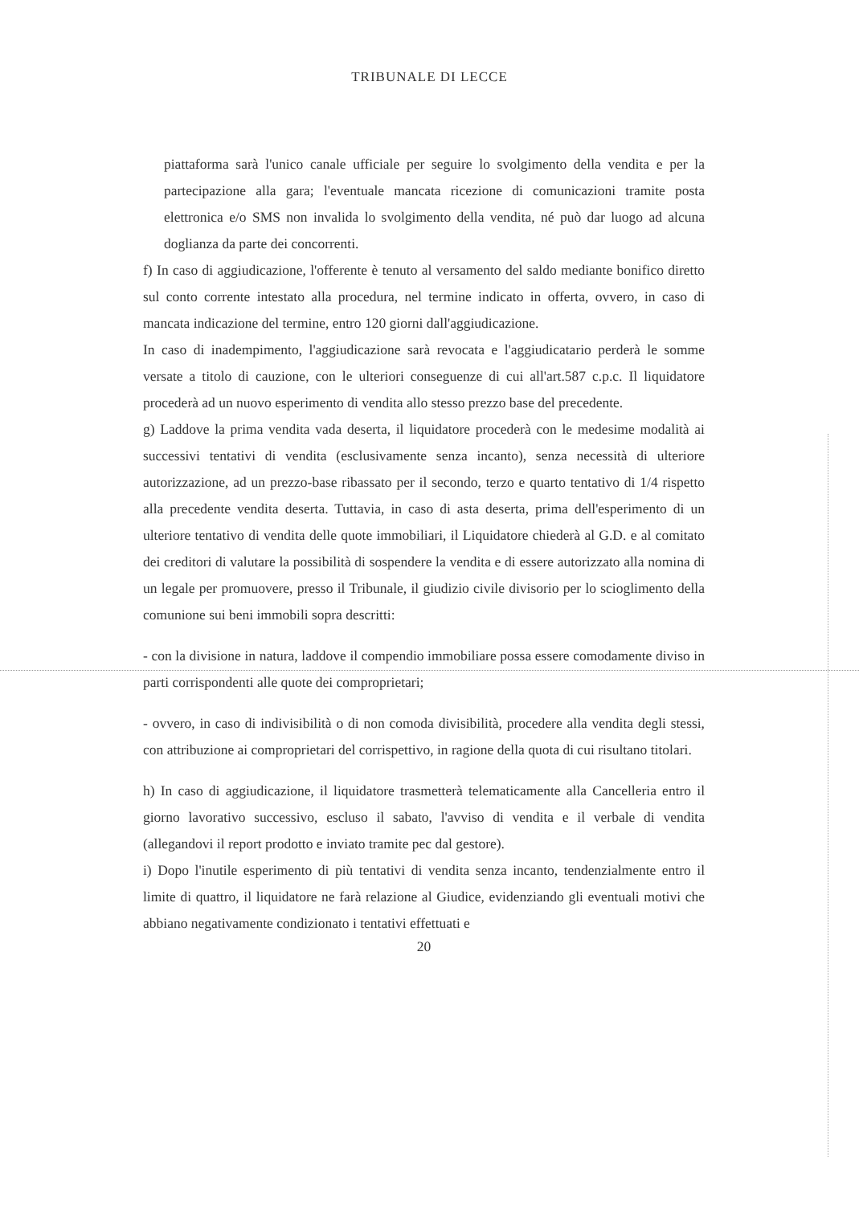TRIBUNALE DI LECCE
piattaforma sarà l'unico canale ufficiale per seguire lo svolgimento della vendita e per la partecipazione alla gara; l'eventuale mancata ricezione di comunicazioni tramite posta elettronica e/o SMS non invalida lo svolgimento della vendita, né può dar luogo ad alcuna doglianza da parte dei concorrenti.
f) In caso di aggiudicazione, l'offerente è tenuto al versamento del saldo mediante bonifico diretto sul conto corrente intestato alla procedura, nel termine indicato in offerta, ovvero, in caso di mancata indicazione del termine, entro 120 giorni dall'aggiudicazione.
In caso di inadempimento, l'aggiudicazione sarà revocata e l'aggiudicatario perderà le somme versate a titolo di cauzione, con le ulteriori conseguenze di cui all'art.587 c.p.c. Il liquidatore procederà ad un nuovo esperimento di vendita allo stesso prezzo base del precedente.
g) Laddove la prima vendita vada deserta, il liquidatore procederà con le medesime modalità ai successivi tentativi di vendita (esclusivamente senza incanto), senza necessità di ulteriore autorizzazione, ad un prezzo-base ribassato per il secondo, terzo e quarto tentativo di 1/4 rispetto alla precedente vendita deserta. Tuttavia, in caso di asta deserta, prima dell'esperimento di un ulteriore tentativo di vendita delle quote immobiliari, il Liquidatore chiederà al G.D. e al comitato dei creditori di valutare la possibilità di sospendere la vendita e di essere autorizzato alla nomina di un legale per promuovere, presso il Tribunale, il giudizio civile divisorio per lo scioglimento della comunione sui beni immobili sopra descritti:
- con la divisione in natura, laddove il compendio immobiliare possa essere comodamente diviso in parti corrispondenti alle quote dei comproprietari;
- ovvero, in caso di indivisibilità o di non comoda divisibilità, procedere alla vendita degli stessi, con attribuzione ai comproprietari del corrispettivo, in ragione della quota di cui risultano titolari.
h) In caso di aggiudicazione, il liquidatore trasmetterà telematicamente alla Cancelleria entro il giorno lavorativo successivo, escluso il sabato, l'avviso di vendita e il verbale di vendita (allegandovi il report prodotto e inviato tramite pec dal gestore).
i) Dopo l'inutile esperimento di più tentativi di vendita senza incanto, tendenzialmente entro il limite di quattro, il liquidatore ne farà relazione al Giudice, evidenziando gli eventuali motivi che abbiano negativamente condizionato i tentativi effettuati e
20